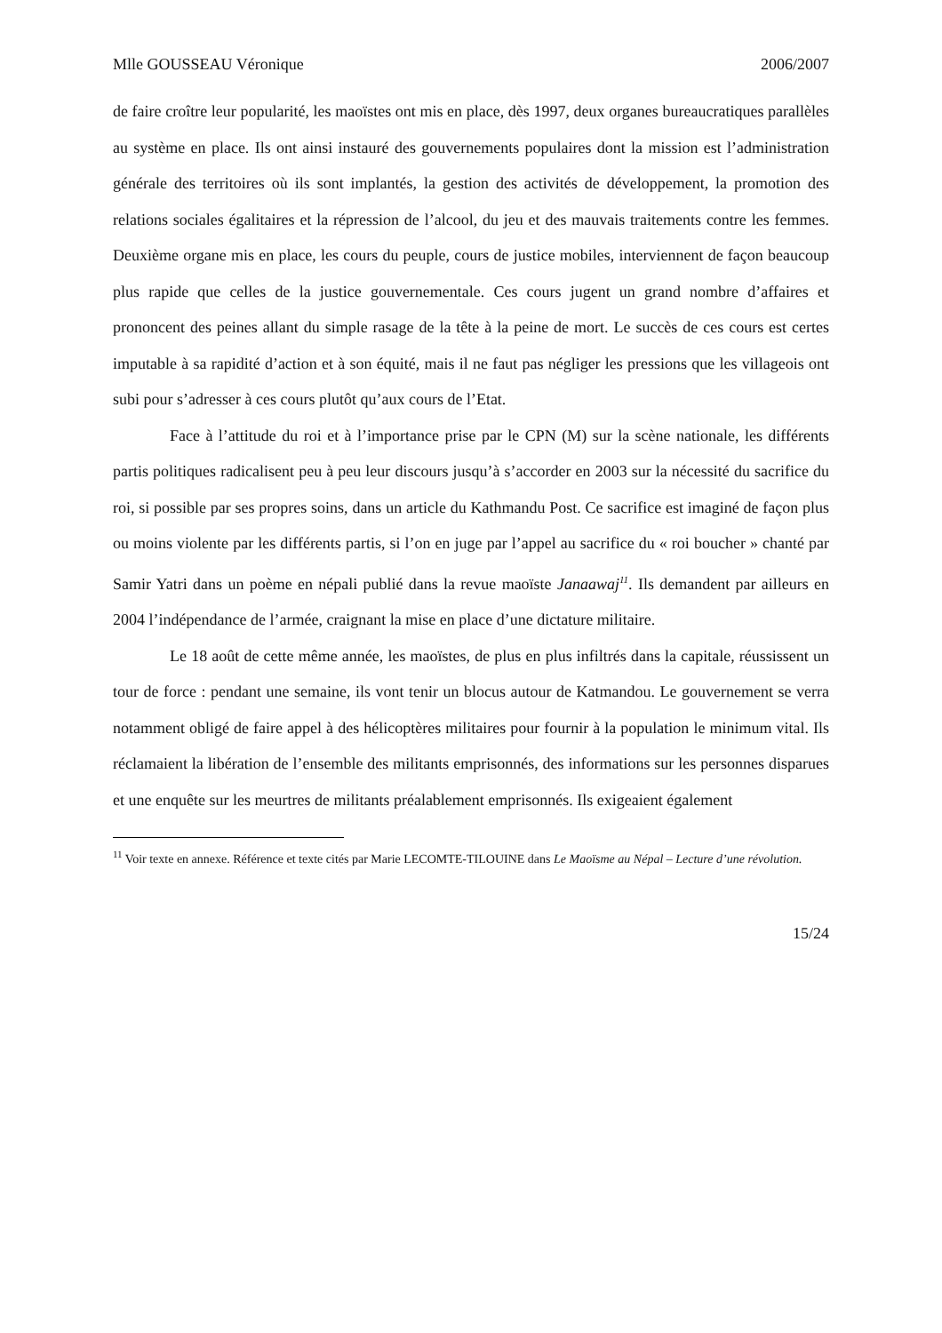Mlle GOUSSEAU Véronique 2006/2007
de faire croître leur popularité, les maoïstes ont mis en place, dès 1997, deux organes bureaucratiques parallèles au système en place. Ils ont ainsi instauré des gouvernements populaires dont la mission est l’administration générale des territoires où ils sont implantés, la gestion des activités de développement, la promotion des relations sociales égalitaires et la répression de l’alcool, du jeu et des mauvais traitements contre les femmes. Deuxième organe mis en place, les cours du peuple, cours de justice mobiles, interviennent de façon beaucoup plus rapide que celles de la justice gouvernementale. Ces cours jugent un grand nombre d’affaires et prononcent des peines allant du simple rasage de la tête à la peine de mort. Le succès de ces cours est certes imputable à sa rapidité d’action et à son équité, mais il ne faut pas négliger les pressions que les villageois ont subi pour s’adresser à ces cours plutôt qu’aux cours de l’Etat.
Face à l’attitude du roi et à l’importance prise par le CPN (M) sur la scène nationale, les différents partis politiques radicalisent peu à peu leur discours jusqu’à s’accorder en 2003 sur la nécessité du sacrifice du roi, si possible par ses propres soins, dans un article du Kathmandu Post. Ce sacrifice est imaginé de façon plus ou moins violente par les différents partis, si l’on en juge par l’appel au sacrifice du « roi boucher » chanté par Samir Yatri dans un poème en népali publié dans la revue maoïste Janaawaj<sup>11</sup>. Ils demandent par ailleurs en 2004 l’indépendance de l’armée, craignant la mise en place d’une dictature militaire.
Le 18 août de cette même année, les maoïstes, de plus en plus infiltrés dans la capitale, réussissent un tour de force : pendant une semaine, ils vont tenir un blocus autour de Katmandou. Le gouvernement se verra notamment obligé de faire appel à des hélicoptères militaires pour fournir à la population le minimum vital. Ils réclamaient la libération de l’ensemble des militants emprisonnés, des informations sur les personnes disparues et une enquête sur les meurtres de militants préalablement emprisonnés. Ils exigeaient également
<sup>11</sup> Voir texte en annexe. Référence et texte cités par Marie LECOMTE-TILOUINE dans Le Maoïsme au Népal – Lecture d’une révolution.
15/24